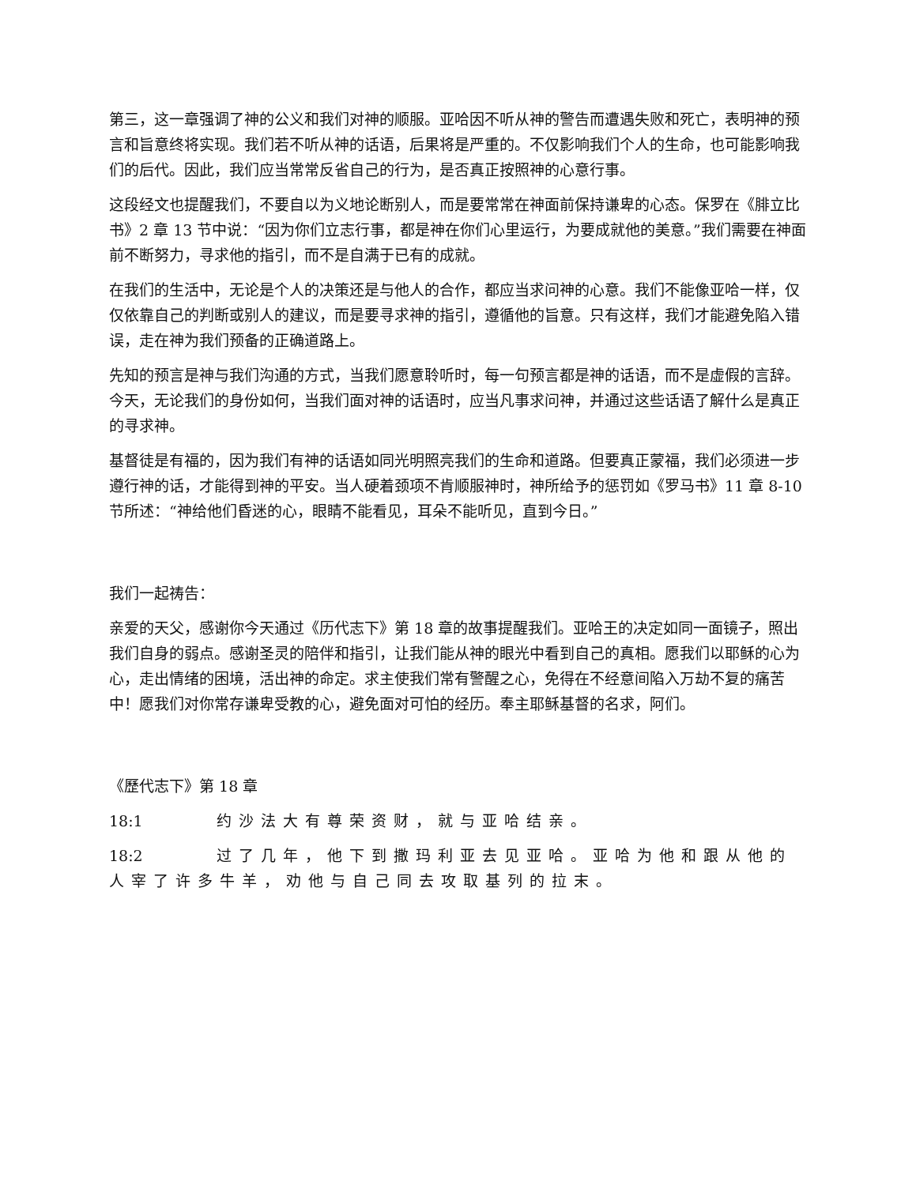第三，这一章强调了神的公义和我们对神的顺服。亚哈因不听从神的警告而遭遇失败和死亡，表明神的预言和旨意终将实现。我们若不听从神的话语，后果将是严重的。不仅影响我们个人的生命，也可能影响我们的后代。因此，我们应当常常反省自己的行为，是否真正按照神的心意行事。
这段经文也提醒我们，不要自以为义地论断别人，而是要常常在神面前保持谦卑的心态。保罗在《腓立比书》2 章 13 节中说：“因为你们立志行事，都是神在你们心里运行，为要成就他的美意。”我们需要在神面前不断努力，寻求他的指引，而不是自满于已有的成就。
在我们的生活中，无论是个人的决策还是与他人的合作，都应当求问神的心意。我们不能像亚哈一样，仅仅依靠自己的判断或别人的建议，而是要寻求神的指引，遵循他的旨意。只有这样，我们才能避免陷入错误，走在神为我们预备的正确道路上。
先知的预言是神与我们沟通的方式，当我们愿意聆听时，每一句预言都是神的话语，而不是虚假的言辞。今天，无论我们的身份如何，当我们面对神的话语时，应当凡事求问神，并通过这些话语了解什么是真正的寻求神。
基督徒是有福的，因为我们有神的话语如同光明照亮我们的生命和道路。但要真正蒙福，我们必须进一步遵行神的话，才能得到神的平安。当人硬着颈项不肯顺服神时，神所给予的惩罚如《罗马书》11 章 8-10 节所述：“神给他们昏迷的心，眼睛不能看见，耳朵不能听见，直到今日。”
我们一起祷告：
亲爱的天父，感谢你今天通过《历代志下》第 18 章的故事提醒我们。亚哈王的决定如同一面镜子，照出我们自身的弱点。感谢圣灵的陪伴和指引，让我们能从神的眼光中看到自己的真相。愿我们以耶稣的心为心，走出情绪的困境，活出神的命定。求主使我们常有警醒之心，免得在不经意间陷入万劫不复的痛苦中！愿我们对你常存谦卑受教的心，避免面对可怕的经历。奉主耶稣基督的名求，阿们。
《歷代志下》第 18 章
18:1 约沙法大有尊荣资财，就与亚哈结亲。
18:2 过了几年，他下到撒玛利亚去见亚哈。亚哈为他和跟从他的人宰了许多牛羊，劝他与自己同去攻取基列的拉末。